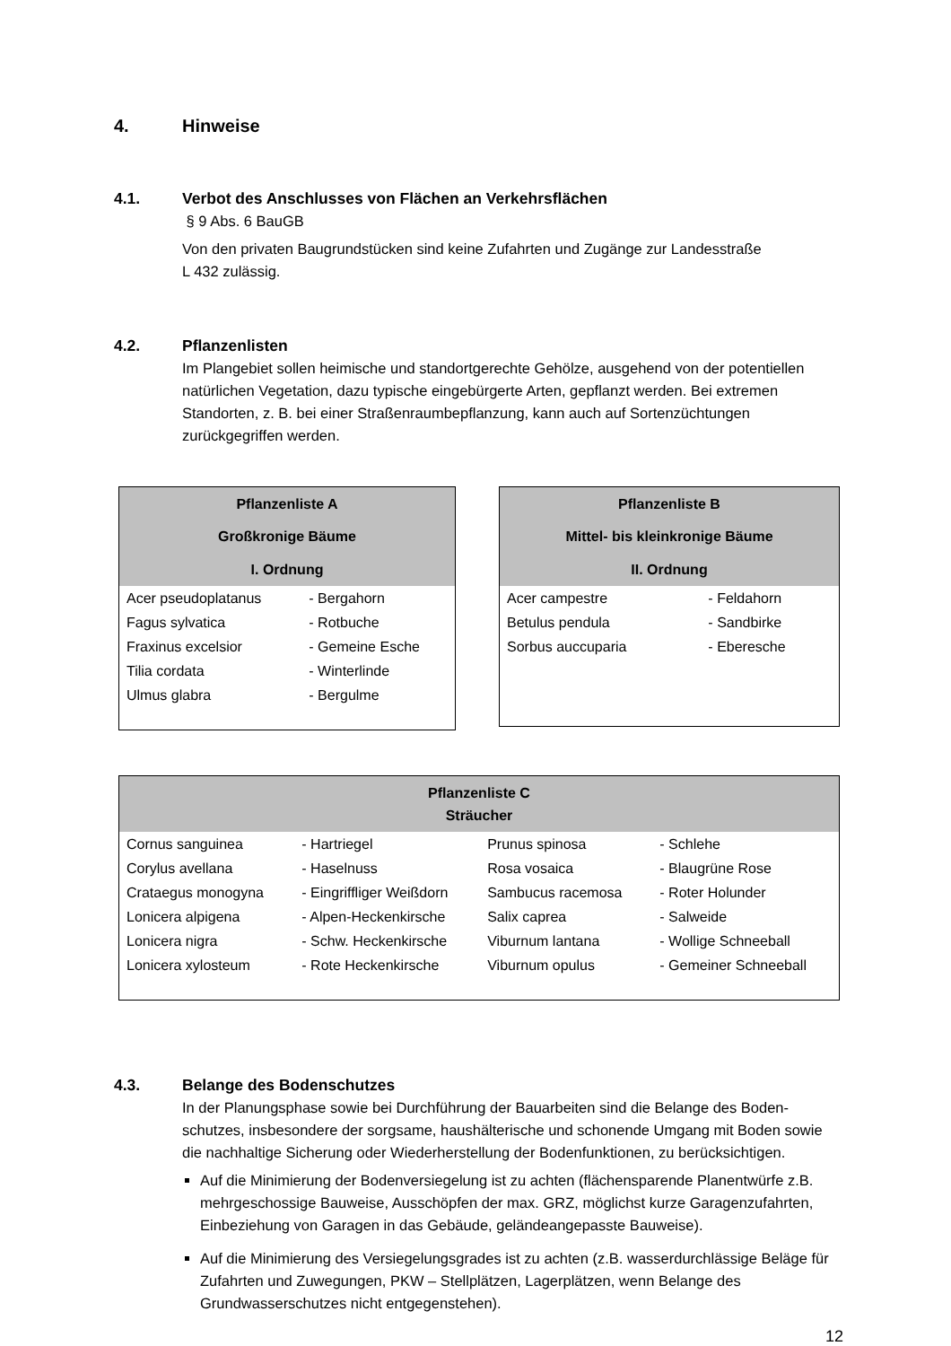4. Hinweise
4.1. Verbot des Anschlusses von Flächen an Verkehrsflächen
§ 9 Abs. 6 BauGB
Von den privaten Baugrundstücken sind keine Zufahrten und Zugänge zur Landesstraße
L 432 zulässig.
4.2. Pflanzenlisten
Im Plangebiet sollen heimische und standortgerechte Gehölze, ausgehend von der potenti­ellen natürlichen Vegetation, dazu typische eingebürgerte Arten, gepflanzt werden. Bei ext­remen Standorten, z. B. bei einer Straßenraumbepflanzung, kann auch auf Sortenzüchtun­gen zurückgegriffen werden.
| Pflanzenliste A Großkronige Bäume I. Ordnung | |
| --- | --- |
| Acer pseudoplatanus | - Bergahorn |
| Fagus sylvatica | - Rotbuche |
| Fraxinus excelsior | - Gemeine Esche |
| Tilia cordata | - Winterlinde |
| Ulmus glabra | - Bergulme |
| Pflanzenliste B Mittel- bis kleinkronige Bäume II. Ordnung | |
| --- | --- |
| Acer campestre | - Feldahorn |
| Betulus pendula | - Sandbirke |
| Sorbus auccuparia | - Eberesche |
| Pflanzenliste C Sträucher | | | |
| --- | --- | --- | --- |
| Cornus sanguinea | - Hartriegel | Prunus spinosa | - Schlehe |
| Corylus avellana | - Haselnuss | Rosa vosaica | - Blaugrüne Rose |
| Crataegus monogyna | - Eingriffliger Weißdorn | Sambucus racemosa | - Roter Holunder |
| Lonicera alpigena | - Alpen-Heckenkirsche | Salix caprea | - Salweide |
| Lonicera nigra | - Schw. Heckenkirsche | Viburnum lantana | - Wollige Schneeball |
| Lonicera xylosteum | - Rote Heckenkirsche | Viburnum opulus | - Gemeiner Schneeball |
4.3. Belange des Bodenschutzes
In der Planungsphase sowie bei Durchführung der Bauarbeiten sind die Belange des Boden­schutzes, insbesondere der sorgsame, haushälterische und schonende Umgang mit Boden sowie die nachhaltige Sicherung oder Wiederherstellung der Bodenfunktionen, zu berück­sichtigen.
Auf die Minimierung der Bodenversiegelung ist zu achten (flächensparende Planentwürfe z.B. mehrgeschossige Bauweise, Ausschöpfen der max. GRZ, möglichst kurze Garagenzu­fahrten, Einbeziehung von Garagen in das Gebäude, geländeangepasste Bauweise).
Auf die Minimierung des Versiegelungsgrades ist zu achten (z.B. wasserdurchlässige Be­läge für Zufahrten und Zuwegungen, PKW – Stellplätzen, Lagerplätzen, wenn Belange des Grundwasserschutzes nicht entgegenstehen).
12